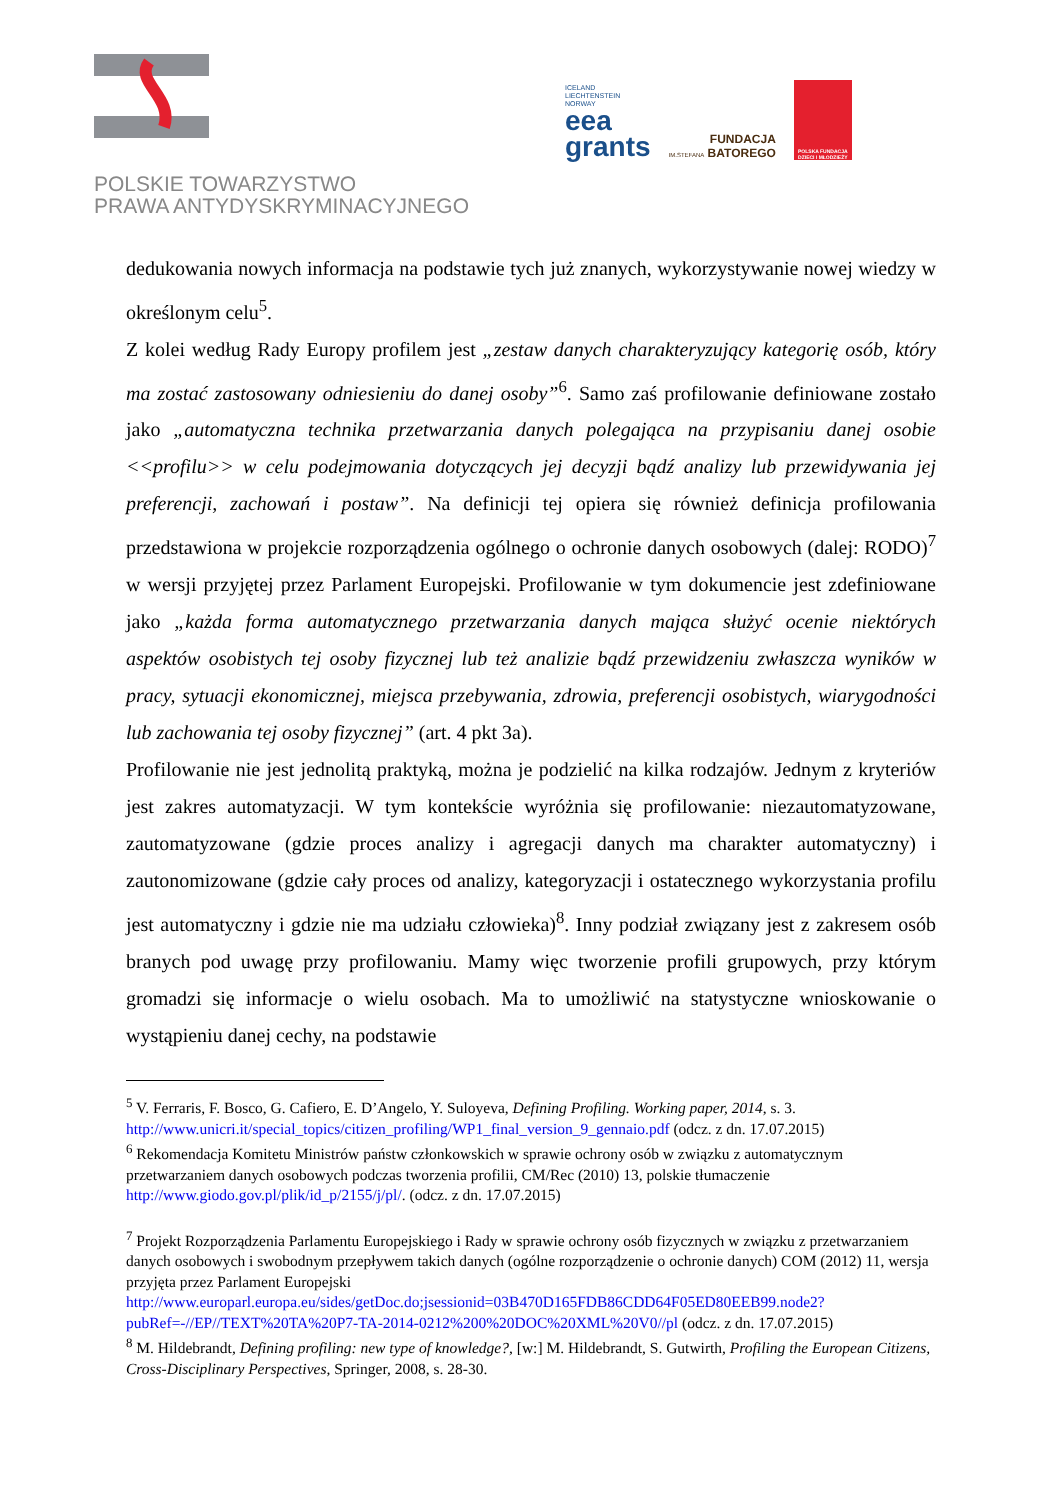POLSKIE TOWARZYSTWO
PRAWA ANTYDYSKRYMINACYJNEGO
ICELAND
LIECHTENSTEIN
NORWAY
eea
grants
FUNDACJA
IM.STEFANA BATOREGO
POLSKA FUNDACJA
DZIECI I MŁODZIEŻY
dedukowania nowych informacja na podstawie tych już znanych, wykorzystywanie nowej wiedzy w określonym celu<sup>5</sup>.
Z kolei według Rady Europy profilem jest „zestaw danych charakteryzujący kategorię osób, który ma zostać zastosowany odniesieniu do danej osoby”<sup>6</sup>. Samo zaś profilowanie definiowane zostało jako „automatyczna technika przetwarzania danych polegająca na przypisaniu danej osobie <<profilu>> w celu podejmowania dotyczących jej decyzji bądź analizy lub przewidywania jej preferencji, zachowań i postaw”. Na definicji tej opiera się również definicja profilowania przedstawiona w projekcie rozporządzenia ogólnego o ochronie danych osobowych (dalej: RODO)<sup>7</sup> w wersji przyjętej przez Parlament Europejski. Profilowanie w tym dokumencie jest zdefiniowane jako „każda forma automatycznego przetwarzania danych mająca służyć ocenie niektórych aspektów osobistych tej osoby fizycznej lub też analizie bądź przewidzeniu zwłaszcza wyników w pracy, sytuacji ekonomicznej, miejsca przebywania, zdrowia, preferencji osobistych, wiarygodności lub zachowania tej osoby fizycznej” (art. 4 pkt 3a).
Profilowanie nie jest jednolitą praktyką, można je podzielić na kilka rodzajów. Jednym z kryteriów jest zakres automatyzacji. W tym kontekście wyróżnia się profilowanie: niezautomatyzowane, zautomatyzowane (gdzie proces analizy i agregacji danych ma charakter automatyczny) i zautonomizowane (gdzie cały proces od analizy, kategoryzacji i ostatecznego wykorzystania profilu jest automatyczny i gdzie nie ma udziału człowieka)<sup>8</sup>. Inny podział związany jest z zakresem osób branych pod uwagę przy profilowaniu. Mamy więc tworzenie profili grupowych, przy którym gromadzi się informacje o wielu osobach. Ma to umożliwić na statystyczne wnioskowanie o wystąpieniu danej cechy, na podstawie
<sup>5</sup> V. Ferraris, F. Bosco, G. Cafiero, E. D’Angelo, Y. Suloyeva, Defining Profiling. Working paper, 2014, s. 3. http://www.unicri.it/special_topics/citizen_profiling/WP1_final_version_9_gennaio.pdf (odcz. z dn. 17.07.2015)
<sup>6</sup> Rekomendacja Komitetu Ministrów państw członkowskich w sprawie ochrony osób w związku z automatycznym przetwarzaniem danych osobowych podczas tworzenia profilii, CM/Rec (2010) 13, polskie tłumaczenie http://www.giodo.gov.pl/plik/id_p/2155/j/pl/. (odcz. z dn. 17.07.2015)
<sup>7</sup> Projekt Rozporządzenia Parlamentu Europejskiego i Rady w sprawie ochrony osób fizycznych w związku z przetwarzaniem danych osobowych i swobodnym przepływem takich danych (ogólne rozporządzenie o ochronie danych) COM (2012) 11, wersja przyjęta przez Parlament Europejski http://www.europarl.europa.eu/sides/getDoc.do;jsessionid=03B470D165FDB86CDD64F05ED80EEB99.node2?pubRef=-//EP//TEXT%20TA%20P7-TA-2014-0212%200%20DOC%20XML%20V0//pl (odcz. z dn. 17.07.2015)
<sup>8</sup> M. Hildebrandt, Defining profiling: new type of knowledge?, [w:] M. Hildebrandt, S. Gutwirth, Profiling the European Citizens, Cross-Disciplinary Perspectives, Springer, 2008, s. 28-30.